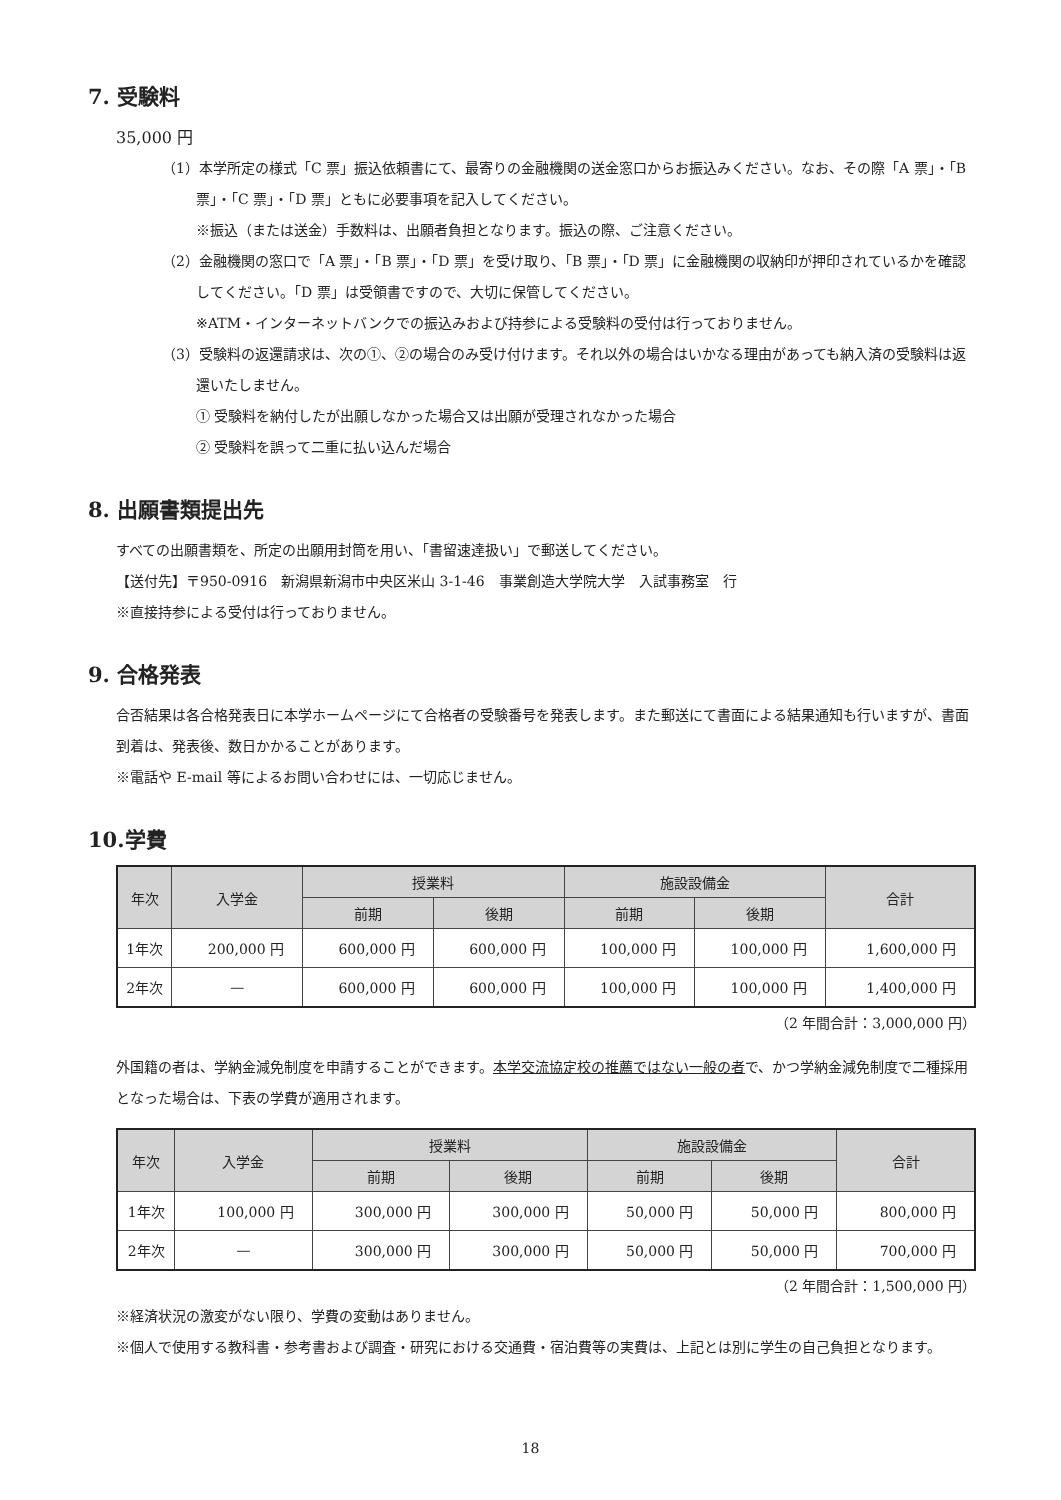7. 受験料
35,000 円
（1）本学所定の様式「C 票」振込依頼書にて、最寄りの金融機関の送金窓口からお振込みください。なお、その際「A 票」・「B 票」・「C 票」・「D 票」ともに必要事項を記入してください。
※振込（または送金）手数料は、出願者負担となります。振込の際、ご注意ください。
（2）金融機関の窓口で「A 票」・「B 票」・「D 票」を受け取り、「B 票」・「D 票」に金融機関の収納印が押印されているかを確認してください。「D 票」は受領書ですので、大切に保管してください。
※ATM・インターネットバンクでの振込みおよび持参による受験料の受付は行っておりません。
（3）受験料の返還請求は、次の①、②の場合のみ受け付けます。それ以外の場合はいかなる理由があっても納入済の受験料は返還いたしません。
① 受験料を納付したが出願しなかった場合又は出願が受理されなかった場合
② 受験料を誤って二重に払い込んだ場合
8. 出願書類提出先
すべての出願書類を、所定の出願用封筒を用い、「書留速達扱い」で郵送してください。
【送付先】〒950-0916　新潟県新潟市中央区米山 3-1-46　事業創造大学院大学　入試事務室　行
※直接持参による受付は行っておりません。
9. 合格発表
合否結果は各合格発表日に本学ホームページにて合格者の受験番号を発表します。また郵送にて書面による結果通知も行いますが、書面到着は、発表後、数日かかることがあります。
※電話や E-mail 等によるお問い合わせには、一切応じません。
10.学費
| 年次 | 入学金 | 授業料 | | 施設設備金 | | 合計 |
| --- | --- | --- | --- | --- | --- | --- |
| | | 前期 | 後期 | 前期 | 後期 | |
| 1年次 | 200,000 円 | 600,000 円 | 600,000 円 | 100,000 円 | 100,000 円 | 1,600,000 円 |
| 2年次 | — | 600,000 円 | 600,000 円 | 100,000 円 | 100,000 円 | 1,400,000 円 |
（2 年間合計：3,000,000 円）
外国籍の者は、学納金減免制度を申請することができます。本学交流協定校の推薦ではない一般の者で、かつ学納金減免制度で二種採用となった場合は、下表の学費が適用されます。
| 年次 | 入学金 | 授業料 | | 施設設備金 | | 合計 |
| --- | --- | --- | --- | --- | --- | --- |
| | | 前期 | 後期 | 前期 | 後期 | |
| 1年次 | 100,000 円 | 300,000 円 | 300,000 円 | 50,000 円 | 50,000 円 | 800,000 円 |
| 2年次 | — | 300,000 円 | 300,000 円 | 50,000 円 | 50,000 円 | 700,000 円 |
（2 年間合計：1,500,000 円）
※経済状況の激変がない限り、学費の変動はありません。
※個人で使用する教科書・参考書および調査・研究における交通費・宿泊費等の実費は、上記とは別に学生の自己負担となります。
18